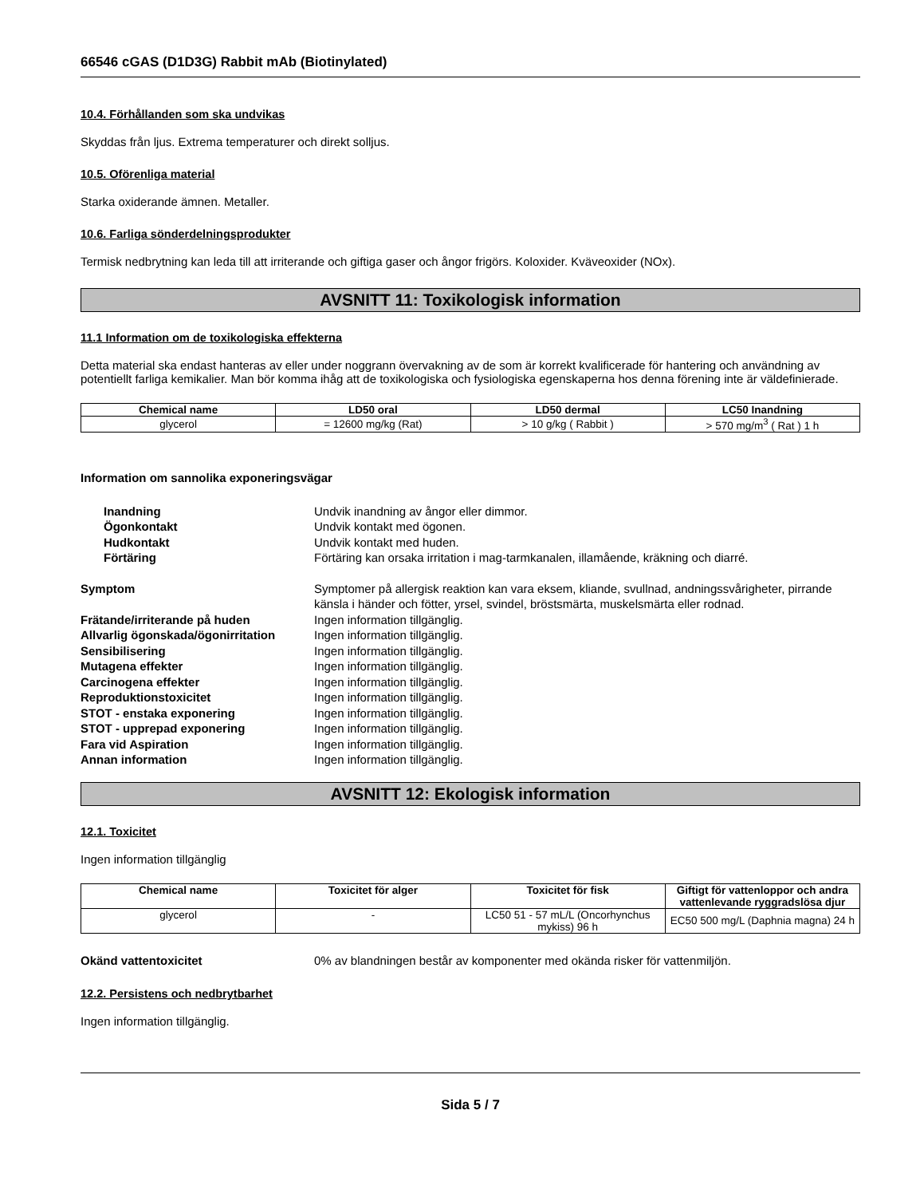66546 cGAS (D1D3G) Rabbit mAb (Biotinylated)
10.4. Förhållanden som ska undvikas
Skyddas från ljus. Extrema temperaturer och direkt solljus.
10.5. Oförenliga material
Starka oxiderande ämnen. Metaller.
10.6. Farliga sönderdelningsprodukter
Termisk nedbrytning kan leda till att irriterande och giftiga gaser och ångor frigörs. Koloxider. Kväveoxider (NOx).
AVSNITT 11: Toxikologisk information
11.1 Information om de toxikologiska effekterna
Detta material ska endast hanteras av eller under noggrann övervakning av de som är korrekt kvalificerade för hantering och användning av potentiellt farliga kemikalier. Man bör komma ihåg att de toxikologiska och fysiologiska egenskaperna hos denna förening inte är väldefinierade.
| Chemical name | LD50 oral | LD50 dermal | LC50 Inandning |
| --- | --- | --- | --- |
| glycerol | = 12600 mg/kg (Rat) | > 10 g/kg ( Rabbit ) | > 570 mg/m<sup>3</sup> ( Rat ) 1 h |
Information om sannolika exponeringsvägar
Inandning
Undvik inandning av ångor eller dimmor.
Ögonkontakt
Undvik kontakt med ögonen.
Hudkontakt
Undvik kontakt med huden.
Förtäring
Förtäring kan orsaka irritation i mag-tarmkanalen, illamående, kräkning och diarré.
Symptom
Symptomer på allergisk reaktion kan vara eksem, kliande, svullnad, andningssvårigheter, pirrande känsla i händer och fötter, yrsel, svindel, bröstsmärta, muskelsmärta eller rodnad.
Frätande/irriterande på huden
Ingen information tillgänglig.
Allvarlig ögonskada/ögonirritation
Ingen information tillgänglig.
Sensibilisering
Ingen information tillgänglig.
Mutagena effekter
Ingen information tillgänglig.
Carcinogena effekter
Ingen information tillgänglig.
Reproduktionstoxicitet
Ingen information tillgänglig.
STOT - enstaka exponering
Ingen information tillgänglig.
STOT - upprepad exponering
Ingen information tillgänglig.
Fara vid Aspiration
Ingen information tillgänglig.
Annan information
Ingen information tillgänglig.
AVSNITT 12: Ekologisk information
12.1. Toxicitet
Ingen information tillgänglig
| Chemical name | Toxicitet för alger | Toxicitet för fisk | Giftigt för vattenloppor och andra vattenlevande ryggradslösa djur |
| --- | --- | --- | --- |
| glycerol | - | LC50 51 - 57 mL/L (Oncorhynchus mykiss) 96 h | EC50 500 mg/L (Daphnia magna) 24 h |
Okänd vattentoxicitet
0% av blandningen består av komponenter med okända risker för vattenmiljön.
12.2. Persistens och nedbrytbarhet
Ingen information tillgänglig.
Sida 5 / 7